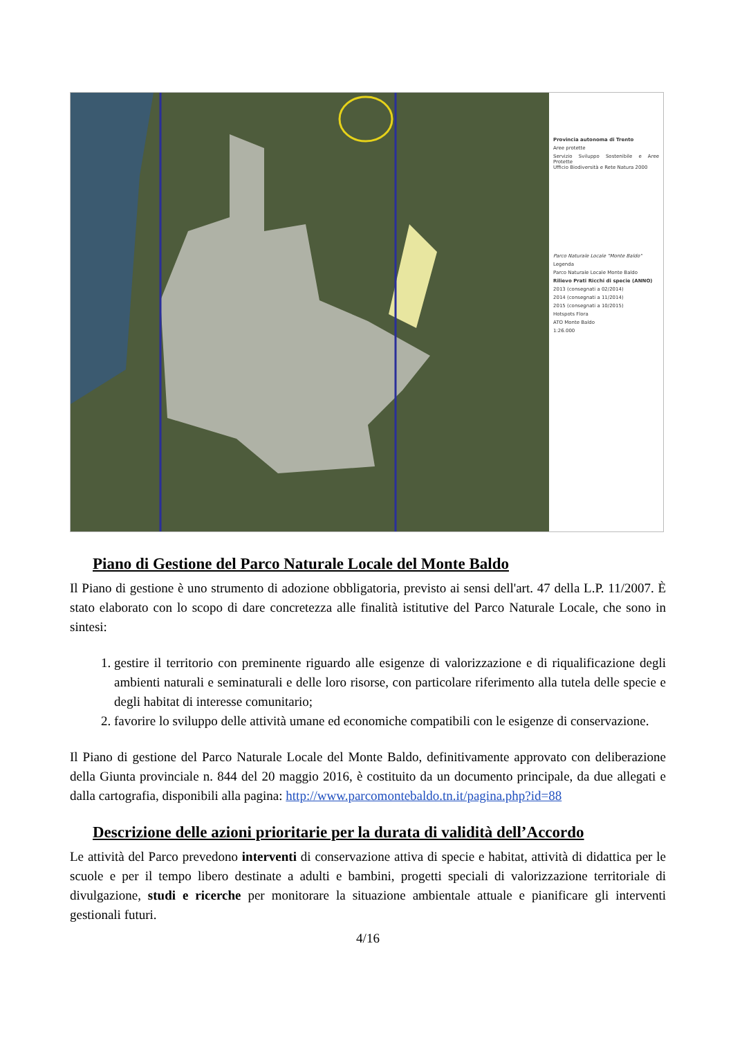Provincia autonoma di Trento
Aree protette
Servizio Sviluppo Sostenibile e Aree Protette
Ufficio Biodiversità e Rete Natura 2000
Parco Naturale Locale "Monte Baldo"
Legenda
Parco Naturale Locale Monte Baldo
Rilievo Prati Ricchi di specie (ANNO)
2013 (consegnati a 02/2014)
2014 (consegnati a 11/2014)
2015 (consegnati a 10/2015)
Hotspots Flora
ATO Monte Baldo
1:26.000
Piano di Gestione del Parco Naturale Locale del Monte Baldo
Il Piano di gestione è uno strumento di adozione obbligatoria, previsto ai sensi dell'art. 47 della L.P. 11/2007. È stato elaborato con lo scopo di dare concretezza alle finalità istitutive del Parco Naturale Locale, che sono in sintesi:
1. gestire il territorio con preminente riguardo alle esigenze di valorizzazione e di riqualificazione degli ambienti naturali e seminaturali e delle loro risorse, con particolare riferimento alla tutela delle specie e degli habitat di interesse comunitario;
2. favorire lo sviluppo delle attività umane ed economiche compatibili con le esigenze di conservazione.
Il Piano di gestione del Parco Naturale Locale del Monte Baldo, definitivamente approvato con deliberazione della Giunta provinciale n. 844 del 20 maggio 2016, è costituito da un documento principale, da due allegati e dalla cartografia, disponibili alla pagina: http://www.parcomontebaldo.tn.it/pagina.php?id=88
Descrizione delle azioni prioritarie per la durata di validità dell’Accordo
Le attività del Parco prevedono interventi di conservazione attiva di specie e habitat, attività di didattica per le scuole e per il tempo libero destinate a adulti e bambini, progetti speciali di valorizzazione territoriale di divulgazione, studi e ricerche per monitorare la situazione ambientale attuale e pianificare gli interventi gestionali futuri.
4/16